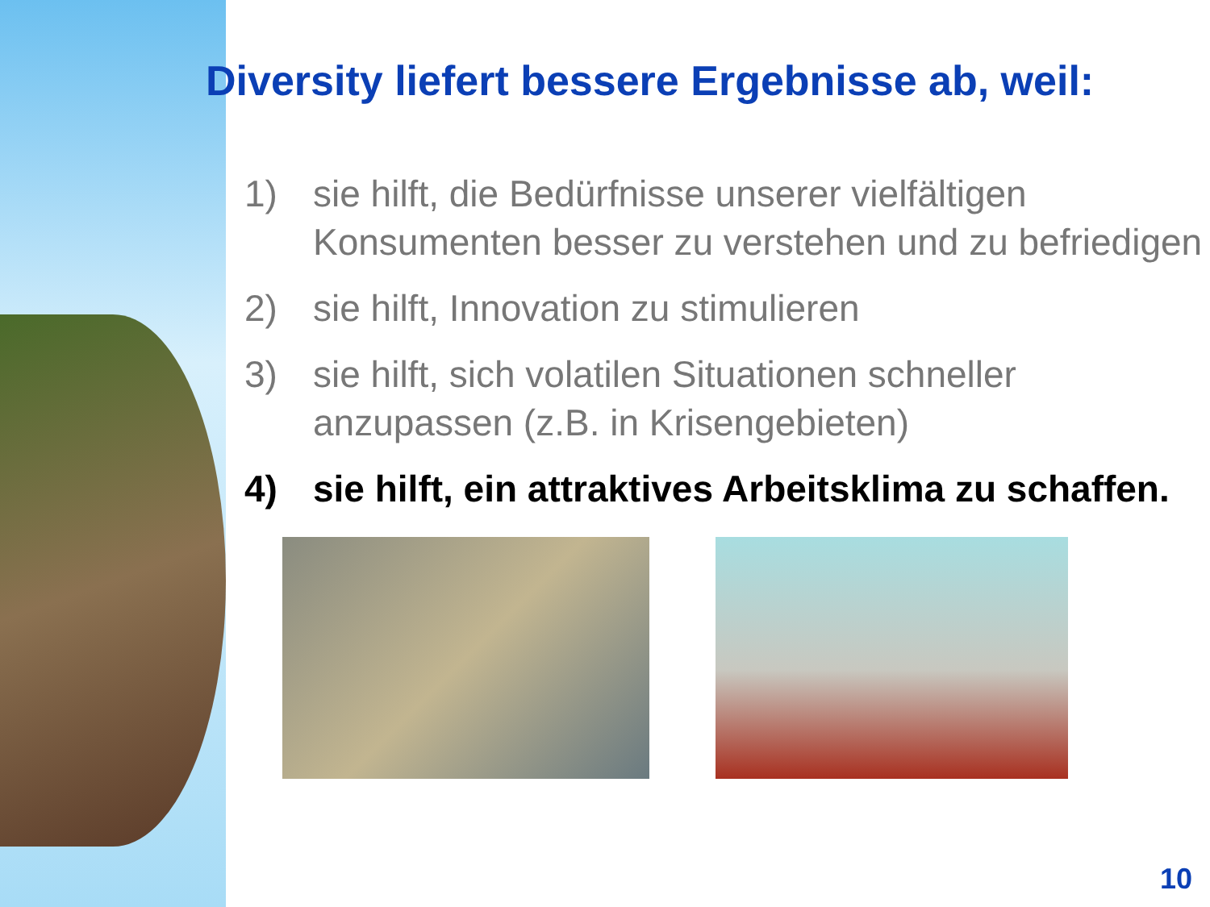Diversity liefert bessere Ergebnisse ab, weil:
1) sie hilft, die Bedürfnisse unserer vielfältigen Konsumenten besser zu verstehen und zu befriedigen
2) sie hilft, Innovation zu stimulieren
3) sie hilft, sich volatilen Situationen schneller anzupassen (z.B. in Krisengebieten)
4) sie hilft, ein attraktives Arbeitsklima zu schaffen.
10